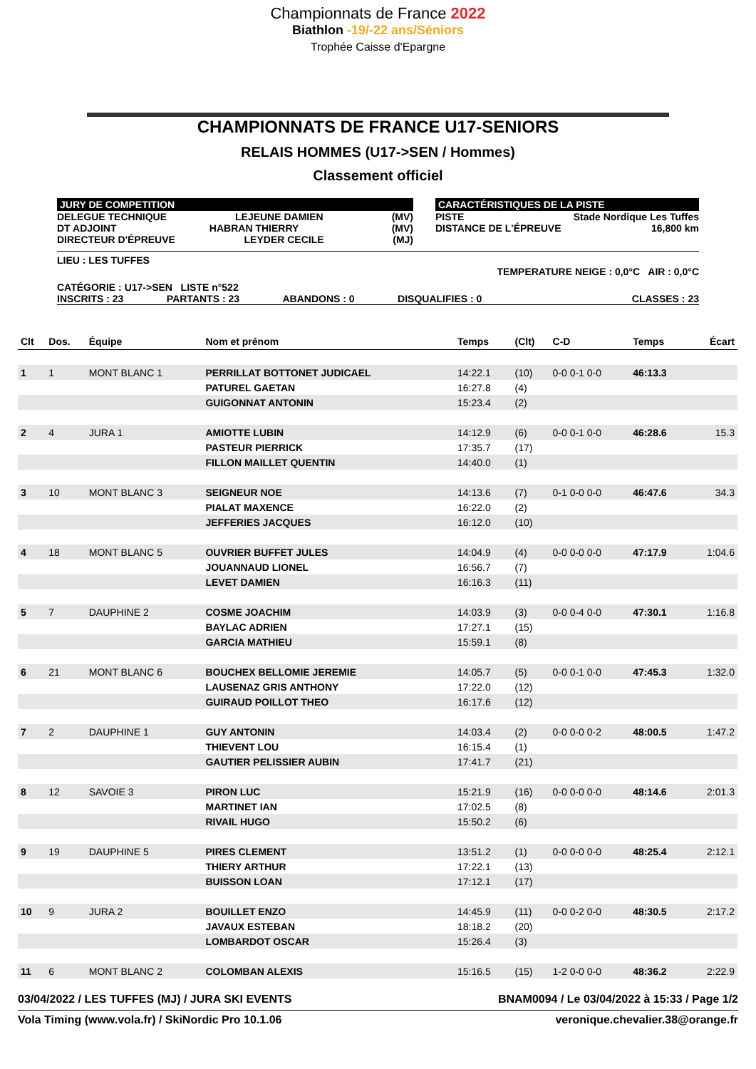Championnats de France 2022
Biathlon -19/-22 ans/Séniors
Trophée Caisse d'Epargne
CHAMPIONNATS DE FRANCE U17-SENIORS
RELAIS HOMMES (U17->SEN / Hommes)
Classement officiel
JURY DE COMPETITION
DELEGUE TECHNIQUE LEJEUNE DAMIEN (MV)
DT ADJOINT HABRAN THIERRY (MV)
DIRECTEUR D'ÉPREUVE LEYDER CECILE (MJ)
CARACTÉRISTIQUES DE LA PISTE
PISTE Stade Nordique Les Tuffes
DISTANCE DE L'ÉPREUVE 16,800 km
LIEU : LES TUFFES
TEMPERATURE NEIGE : 0,0°C AIR : 0,0°C
CATÉGORIE : U17->SEN LISTE n°522
INSCRITS : 23 PARTANTS : 23 ABANDONS : 0 DISQUALIFIES : 0 CLASSES : 23
| Clt | Dos. | Équipe | Nom et prénom | Temps | (Clt) | C-D | Temps | Écart |
| --- | --- | --- | --- | --- | --- | --- | --- | --- |
| 1 | 1 | MONT BLANC 1 | PERRILLAT BOTTONET JUDICAEL | 14:22.1 | (10) | 0-0 0-1 0-0 | 46:13.3 | |
| | | | PATUREL GAETAN | 16:27.8 | (4) | | | |
| | | | GUIGONNAT ANTONIN | 15:23.4 | (2) | | | |
| 2 | 4 | JURA 1 | AMIOTTE LUBIN | 14:12.9 | (6) | 0-0 0-1 0-0 | 46:28.6 | 15.3 |
| | | | PASTEUR PIERRICK | 17:35.7 | (17) | | | |
| | | | FILLON MAILLET QUENTIN | 14:40.0 | (1) | | | |
| 3 | 10 | MONT BLANC 3 | SEIGNEUR NOE | 14:13.6 | (7) | 0-1 0-0 0-0 | 46:47.6 | 34.3 |
| | | | PIALAT MAXENCE | 16:22.0 | (2) | | | |
| | | | JEFFERIES JACQUES | 16:12.0 | (10) | | | |
| 4 | 18 | MONT BLANC 5 | OUVRIER BUFFET JULES | 14:04.9 | (4) | 0-0 0-0 0-0 | 47:17.9 | 1:04.6 |
| | | | JOUANNAUD LIONEL | 16:56.7 | (7) | | | |
| | | | LEVET DAMIEN | 16:16.3 | (11) | | | |
| 5 | 7 | DAUPHINE 2 | COSME JOACHIM | 14:03.9 | (3) | 0-0 0-4 0-0 | 47:30.1 | 1:16.8 |
| | | | BAYLAC ADRIEN | 17:27.1 | (15) | | | |
| | | | GARCIA MATHIEU | 15:59.1 | (8) | | | |
| 6 | 21 | MONT BLANC 6 | BOUCHEX BELLOMIE JEREMIE | 14:05.7 | (5) | 0-0 0-1 0-0 | 47:45.3 | 1:32.0 |
| | | | LAUSENAZ GRIS ANTHONY | 17:22.0 | (12) | | | |
| | | | GUIRAUD POILLOT THEO | 16:17.6 | (12) | | | |
| 7 | 2 | DAUPHINE 1 | GUY ANTONIN | 14:03.4 | (2) | 0-0 0-0 0-2 | 48:00.5 | 1:47.2 |
| | | | THIEVENT LOU | 16:15.4 | (1) | | | |
| | | | GAUTIER PELISSIER AUBIN | 17:41.7 | (21) | | | |
| 8 | 12 | SAVOIE 3 | PIRON LUC | 15:21.9 | (16) | 0-0 0-0 0-0 | 48:14.6 | 2:01.3 |
| | | | MARTINET IAN | 17:02.5 | (8) | | | |
| | | | RIVAIL HUGO | 15:50.2 | (6) | | | |
| 9 | 19 | DAUPHINE 5 | PIRES CLEMENT | 13:51.2 | (1) | 0-0 0-0 0-0 | 48:25.4 | 2:12.1 |
| | | | THIERY ARTHUR | 17:22.1 | (13) | | | |
| | | | BUISSON LOAN | 17:12.1 | (17) | | | |
| 10 | 9 | JURA 2 | BOUILLET ENZO | 14:45.9 | (11) | 0-0 0-2 0-0 | 48:30.5 | 2:17.2 |
| | | | JAVAUX ESTEBAN | 18:18.2 | (20) | | | |
| | | | LOMBARDOT OSCAR | 15:26.4 | (3) | | | |
| 11 | 6 | MONT BLANC 2 | COLOMBAN ALEXIS | 15:16.5 | (15) | 1-2 0-0 0-0 | 48:36.2 | 2:22.9 |
03/04/2022 / LES TUFFES (MJ) / JURA SKI EVENTS BNAM0094 / Le 03/04/2022 à 15:33 / Page 1/2
Vola Timing (www.vola.fr) / SkiNordic Pro 10.1.06 veronique.chevalier.38@orange.fr